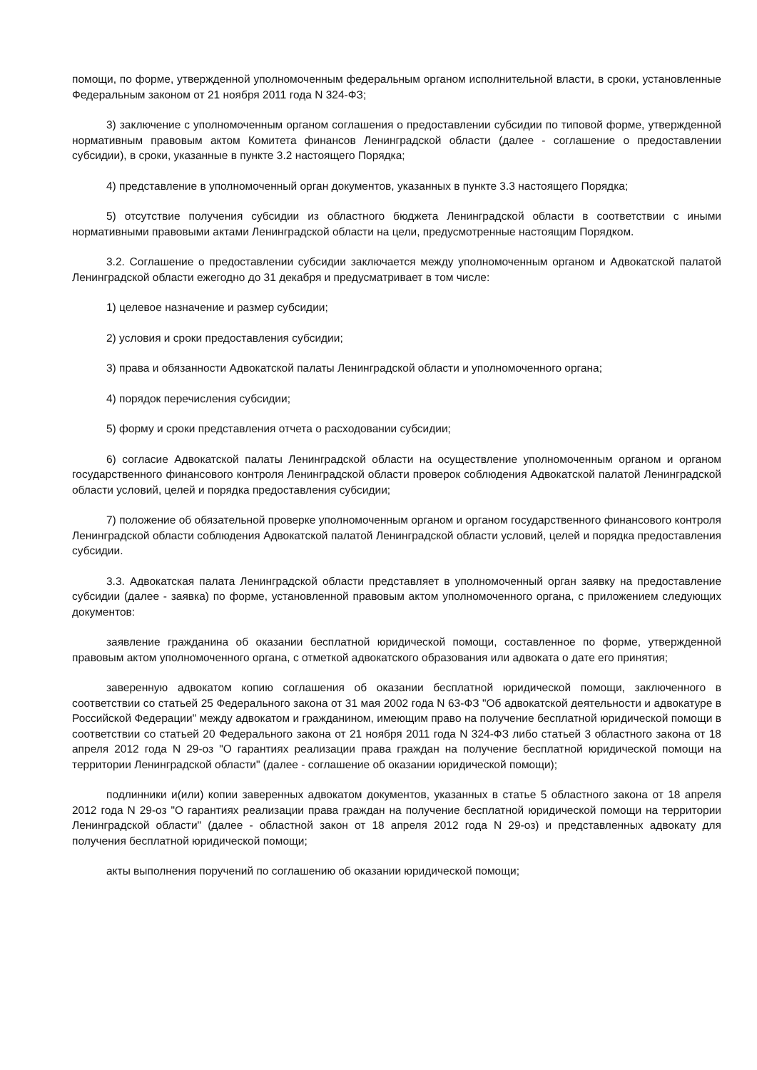помощи, по форме, утвержденной уполномоченным федеральным органом исполнительной власти, в сроки, установленные Федеральным законом от 21 ноября 2011 года N 324-ФЗ;
3) заключение с уполномоченным органом соглашения о предоставлении субсидии по типовой форме, утвержденной нормативным правовым актом Комитета финансов Ленинградской области (далее - соглашение о предоставлении субсидии), в сроки, указанные в пункте 3.2 настоящего Порядка;
4) представление в уполномоченный орган документов, указанных в пункте 3.3 настоящего Порядка;
5) отсутствие получения субсидии из областного бюджета Ленинградской области в соответствии с иными нормативными правовыми актами Ленинградской области на цели, предусмотренные настоящим Порядком.
3.2. Соглашение о предоставлении субсидии заключается между уполномоченным органом и Адвокатской палатой Ленинградской области ежегодно до 31 декабря и предусматривает в том числе:
1) целевое назначение и размер субсидии;
2) условия и сроки предоставления субсидии;
3) права и обязанности Адвокатской палаты Ленинградской области и уполномоченного органа;
4) порядок перечисления субсидии;
5) форму и сроки представления отчета о расходовании субсидии;
6) согласие Адвокатской палаты Ленинградской области на осуществление уполномоченным органом и органом государственного финансового контроля Ленинградской области проверок соблюдения Адвокатской палатой Ленинградской области условий, целей и порядка предоставления субсидии;
7) положение об обязательной проверке уполномоченным органом и органом государственного финансового контроля Ленинградской области соблюдения Адвокатской палатой Ленинградской области условий, целей и порядка предоставления субсидии.
3.3. Адвокатская палата Ленинградской области представляет в уполномоченный орган заявку на предоставление субсидии (далее - заявка) по форме, установленной правовым актом уполномоченного органа, с приложением следующих документов:
заявление гражданина об оказании бесплатной юридической помощи, составленное по форме, утвержденной правовым актом уполномоченного органа, с отметкой адвокатского образования или адвоката о дате его принятия;
заверенную адвокатом копию соглашения об оказании бесплатной юридической помощи, заключенного в соответствии со статьей 25 Федерального закона от 31 мая 2002 года N 63-ФЗ "Об адвокатской деятельности и адвокатуре в Российской Федерации" между адвокатом и гражданином, имеющим право на получение бесплатной юридической помощи в соответствии со статьей 20 Федерального закона от 21 ноября 2011 года N 324-ФЗ либо статьей 3 областного закона от 18 апреля 2012 года N 29-оз "О гарантиях реализации права граждан на получение бесплатной юридической помощи на территории Ленинградской области" (далее - соглашение об оказании юридической помощи);
подлинники и(или) копии заверенных адвокатом документов, указанных в статье 5 областного закона от 18 апреля 2012 года N 29-оз "О гарантиях реализации права граждан на получение бесплатной юридической помощи на территории Ленинградской области" (далее - областной закон от 18 апреля 2012 года N 29-оз) и представленных адвокату для получения бесплатной юридической помощи;
акты выполнения поручений по соглашению об оказании юридической помощи;